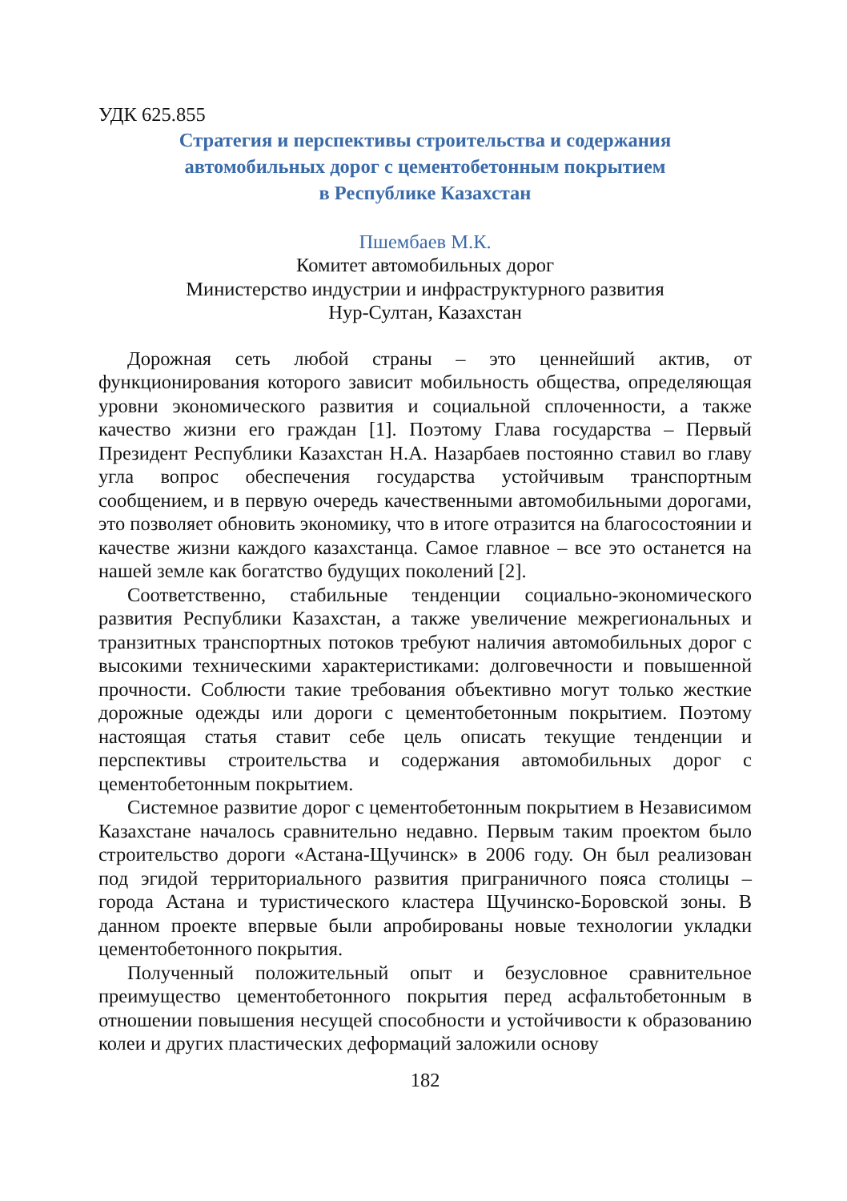УДК 625.855
Стратегия и перспективы строительства и содержания
автомобильных дорог с цементобетонным покрытием
в Республике Казахстан
Пшембаев М.К.
Комитет автомобильных дорог
Министерство индустрии и инфраструктурного развития
Нур-Султан, Казахстан
Дорожная сеть любой страны – это ценнейший актив, от функционирования которого зависит мобильность общества, определяющая уровни экономического развития и социальной сплоченности, а также качество жизни его граждан [1]. Поэтому Глава государства – Первый Президент Республики Казахстан Н.А. Назарбаев постоянно ставил во главу угла вопрос обеспечения государства устойчивым транспортным сообщением, и в первую очередь качественными автомобильными дорогами, это позволяет обновить экономику, что в итоге отразится на благосостоянии и качестве жизни каждого казахстанца. Самое главное – все это останется на нашей земле как богатство будущих поколений [2].
Соответственно, стабильные тенденции социально-экономического развития Республики Казахстан, а также увеличение межрегиональных и транзитных транспортных потоков требуют наличия автомобильных дорог с высокими техническими характеристиками: долговечности и повышенной прочности. Соблюсти такие требования объективно могут только жесткие дорожные одежды или дороги с цементобетонным покрытием. Поэтому настоящая статья ставит себе цель описать текущие тенденции и перспективы строительства и содержания автомобильных дорог с цементобетонным покрытием.
Системное развитие дорог с цементобетонным покрытием в Независимом Казахстане началось сравнительно недавно. Первым таким проектом было строительство дороги «Астана-Щучинск» в 2006 году. Он был реализован под эгидой территориального развития приграничного пояса столицы – города Астана и туристического кластера Щучинско-Боровской зоны. В данном проекте впервые были апробированы новые технологии укладки цементобетонного покрытия.
Полученный положительный опыт и безусловное сравнительное преимущество цементобетонного покрытия перед асфальтобетонным в отношении повышения несущей способности и устойчивости к образованию колеи и других пластических деформаций заложили основу
182